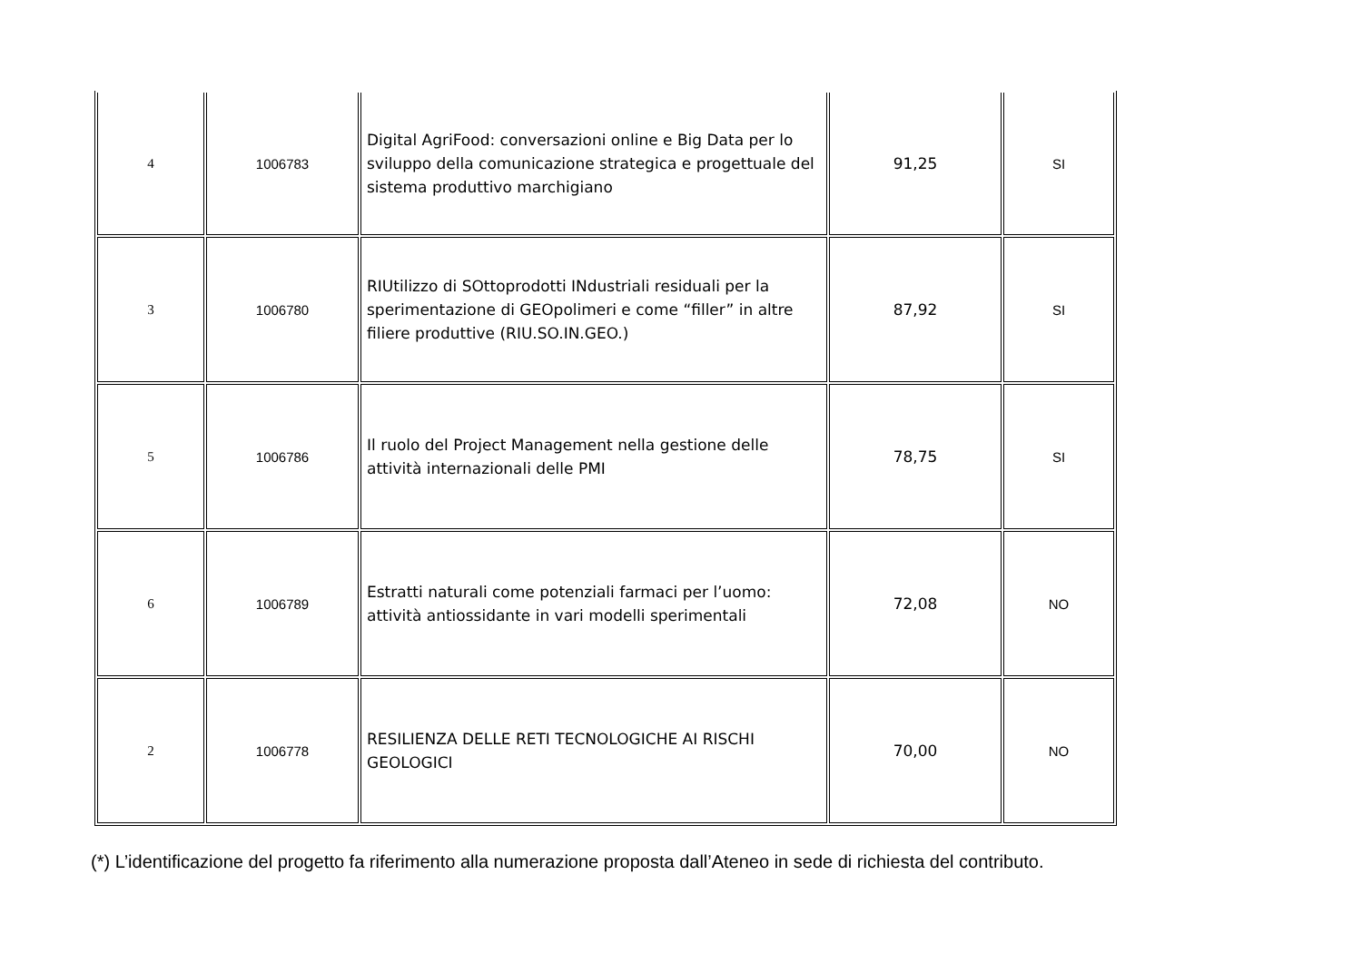| 4 | 1006783 | Digital AgriFood: conversazioni online e Big Data per lo sviluppo della comunicazione strategica e progettuale del sistema produttivo marchigiano | 91,25 | SI |
| 3 | 1006780 | RIUtilizzo di SOttoprodotti INdustriali residuali per la sperimentazione di GEOpolimeri e come “filler” in altre filiere produttive (RIU.SO.IN.GEO.) | 87,92 | SI |
| 5 | 1006786 | Il ruolo del Project Management nella gestione delle attività internazionali delle PMI | 78,75 | SI |
| 6 | 1006789 | Estratti naturali come potenziali farmaci per l’uomo: attività antiossidante in vari modelli sperimentali | 72,08 | NO |
| 2 | 1006778 | RESILIENZA DELLE RETI TECNOLOGICHE AI RISCHI GEOLOGICI | 70,00 | NO |
(*) L’identificazione del progetto fa riferimento alla numerazione proposta dall’Ateneo in sede di richiesta del contributo.